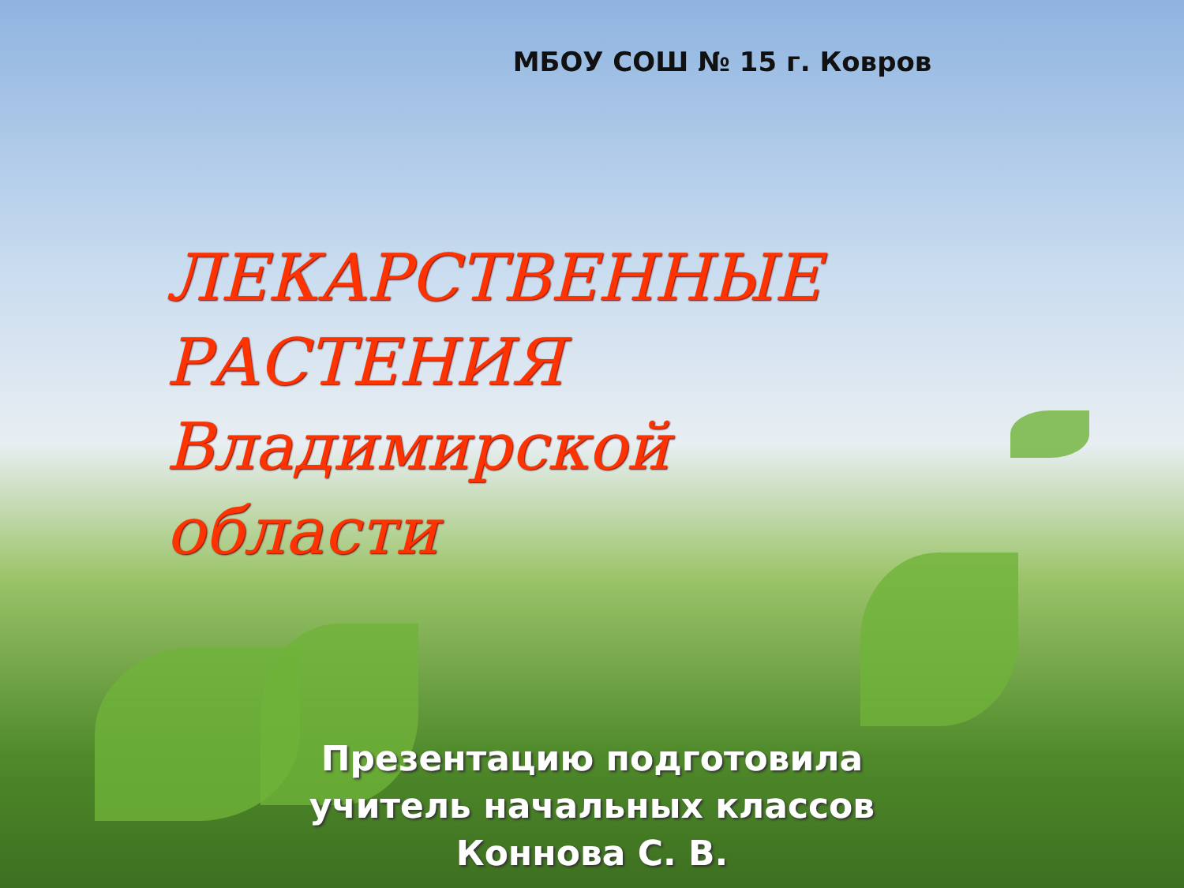МБОУ СОШ № 15 г. Ковров
ЛЕКАРСТВЕННЫЕ
РАСТЕНИЯ
Владимирской
области
Презентацию подготовила
учитель начальных классов
Коннова С. В.